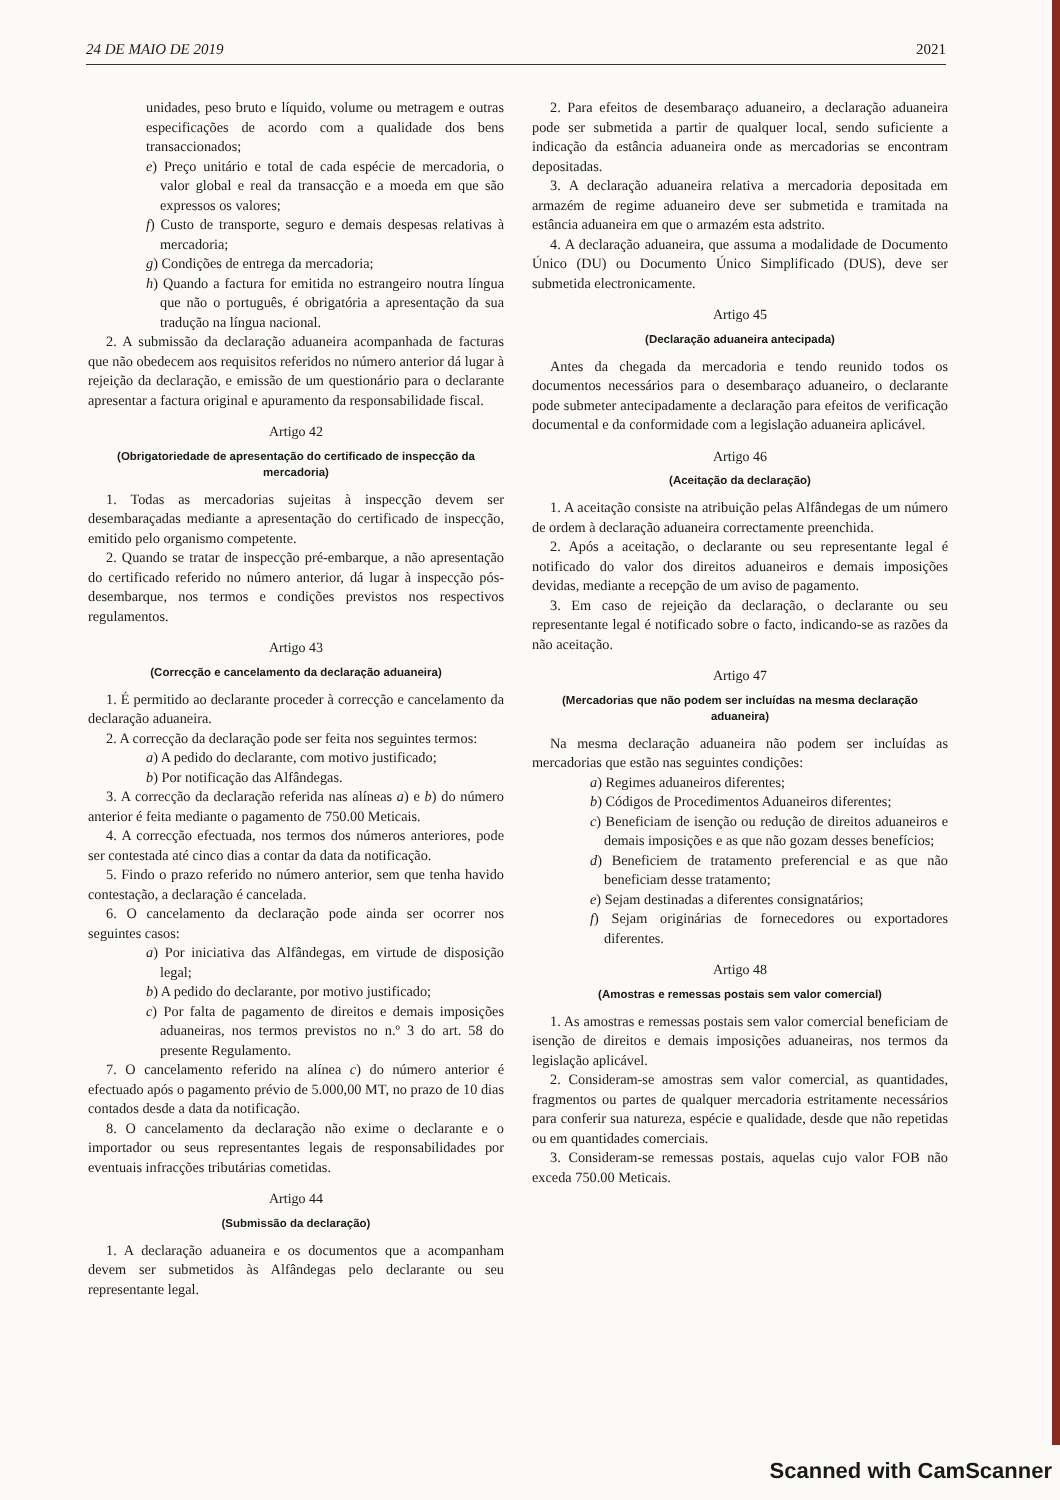24 DE MAIO DE 2019 2021
unidades, peso bruto e líquido, volume ou metragem e outras especificações de acordo com a qualidade dos bens transaccionados;
e) Preço unitário e total de cada espécie de mercadoria, o valor global e real da transacção e a moeda em que são expressos os valores;
f) Custo de transporte, seguro e demais despesas relativas à mercadoria;
g) Condições de entrega da mercadoria;
h) Quando a factura for emitida no estrangeiro noutra língua que não o português, é obrigatória a apresentação da sua tradução na língua nacional.
2. A submissão da declaração aduaneira acompanhada de facturas que não obedecem aos requisitos referidos no número anterior dá lugar à rejeição da declaração, e emissão de um questionário para o declarante apresentar a factura original e apuramento da responsabilidade fiscal.
Artigo 42
(Obrigatoriedade de apresentação do certificado de inspecção da mercadoria)
1. Todas as mercadorias sujeitas à inspecção devem ser desembaraçadas mediante a apresentação do certificado de inspecção, emitido pelo organismo competente.
2. Quando se tratar de inspecção pré-embarque, a não apresentação do certificado referido no número anterior, dá lugar à inspecção pós-desembarque, nos termos e condições previstos nos respectivos regulamentos.
Artigo 43
(Correcção e cancelamento da declaração aduaneira)
1. É permitido ao declarante proceder à correcção e cancelamento da declaração aduaneira.
2. A correcção da declaração pode ser feita nos seguintes termos:
a) A pedido do declarante, com motivo justificado;
b) Por notificação das Alfândegas.
3. A correcção da declaração referida nas alíneas a) e b) do número anterior é feita mediante o pagamento de 750.00 Meticais.
4. A correcção efectuada, nos termos dos números anteriores, pode ser contestada até cinco dias a contar da data da notificação.
5. Findo o prazo referido no número anterior, sem que tenha havido contestação, a declaração é cancelada.
6. O cancelamento da declaração pode ainda ser ocorrer nos seguintes casos:
a) Por iniciativa das Alfândegas, em virtude de disposição legal;
b) A pedido do declarante, por motivo justificado;
c) Por falta de pagamento de direitos e demais imposições aduaneiras, nos termos previstos no n.º 3 do art. 58 do presente Regulamento.
7. O cancelamento referido na alínea c) do número anterior é efectuado após o pagamento prévio de 5.000,00 MT, no prazo de 10 dias contados desde a data da notificação.
8. O cancelamento da declaração não exime o declarante e o importador ou seus representantes legais de responsabilidades por eventuais infracções tributárias cometidas.
Artigo 44
(Submissão da declaração)
1. A declaração aduaneira e os documentos que a acompanham devem ser submetidos às Alfândegas pelo declarante ou seu representante legal.
2. Para efeitos de desembaraço aduaneiro, a declaração aduaneira pode ser submetida a partir de qualquer local, sendo suficiente a indicação da estância aduaneira onde as mercadorias se encontram depositadas.
3. A declaração aduaneira relativa a mercadoria depositada em armazém de regime aduaneiro deve ser submetida e tramitada na estância aduaneira em que o armazém esta adstrito.
4. A declaração aduaneira, que assuma a modalidade de Documento Único (DU) ou Documento Único Simplificado (DUS), deve ser submetida electronicamente.
Artigo 45
(Declaração aduaneira antecipada)
Antes da chegada da mercadoria e tendo reunido todos os documentos necessários para o desembaraço aduaneiro, o declarante pode submeter antecipadamente a declaração para efeitos de verificação documental e da conformidade com a legislação aduaneira aplicável.
Artigo 46
(Aceitação da declaração)
1. A aceitação consiste na atribuição pelas Alfândegas de um número de ordem à declaração aduaneira correctamente preenchida.
2. Após a aceitação, o declarante ou seu representante legal é notificado do valor dos direitos aduaneiros e demais imposições devidas, mediante a recepção de um aviso de pagamento.
3. Em caso de rejeição da declaração, o declarante ou seu representante legal é notificado sobre o facto, indicando-se as razões da não aceitação.
Artigo 47
(Mercadorias que não podem ser incluídas na mesma declaração aduaneira)
Na mesma declaração aduaneira não podem ser incluídas as mercadorias que estão nas seguintes condições:
a) Regimes aduaneiros diferentes;
b) Códigos de Procedimentos Aduaneiros diferentes;
c) Beneficiam de isenção ou redução de direitos aduaneiros e demais imposições e as que não gozam desses benefícios;
d) Beneficiem de tratamento preferencial e as que não beneficiam desse tratamento;
e) Sejam destinadas a diferentes consignatários;
f) Sejam originárias de fornecedores ou exportadores diferentes.
Artigo 48
(Amostras e remessas postais sem valor comercial)
1. As amostras e remessas postais sem valor comercial beneficiam de isenção de direitos e demais imposições aduaneiras, nos termos da legislação aplicável.
2. Consideram-se amostras sem valor comercial, as quantidades, fragmentos ou partes de qualquer mercadoria estritamente necessários para conferir sua natureza, espécie e qualidade, desde que não repetidas ou em quantidades comerciais.
3. Consideram-se remessas postais, aquelas cujo valor FOB não exceda 750.00 Meticais.
Scanned with CamScanner